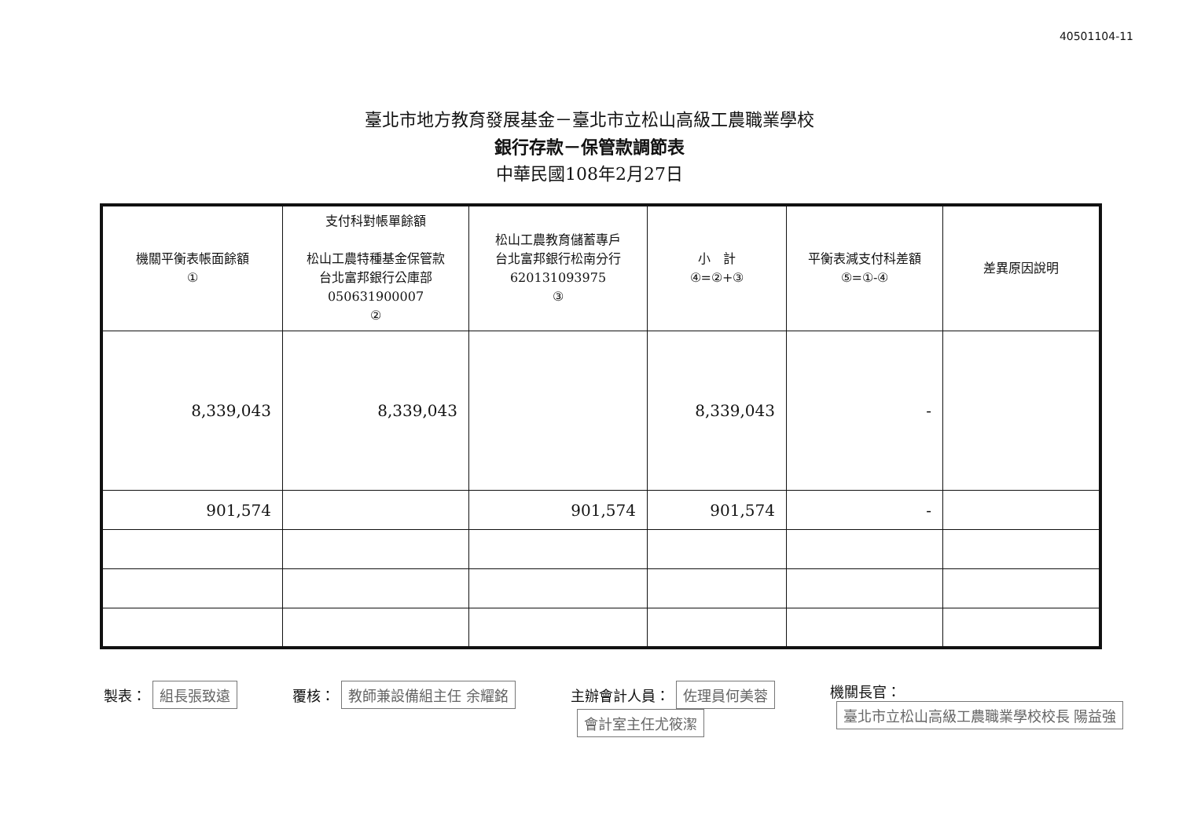40501104-11
臺北市地方教育發展基金－臺北市立松山高級工農職業學校
銀行存款－保管款調節表
中華民國108年2月27日
| 機關平衡表帳面餘額 ① | 支付科對帳單餘額 松山工農特種基金保管款 台北富邦銀行公庫部 050631900007 ② | 松山工農教育儲蓄專戶 台北富邦銀行松南分行 620131093975 ③ | 小 計 ④=②+③ | 平衡表減支付科差額 ⑤=①-④ | 差異原因說明 |
| --- | --- | --- | --- | --- | --- |
| 8,339,043 | 8,339,043 | | 8,339,043 | - | |
| 901,574 | | 901,574 | 901,574 | - | |
製表： 組長張致遠
覆核： 教師兼設備組主任 余耀銘
主辦會計人員： 佐理員何美蓉
會計室主任尤筱潔
機關長官：
臺北市立松山高級工農職業學校校長 陽益強